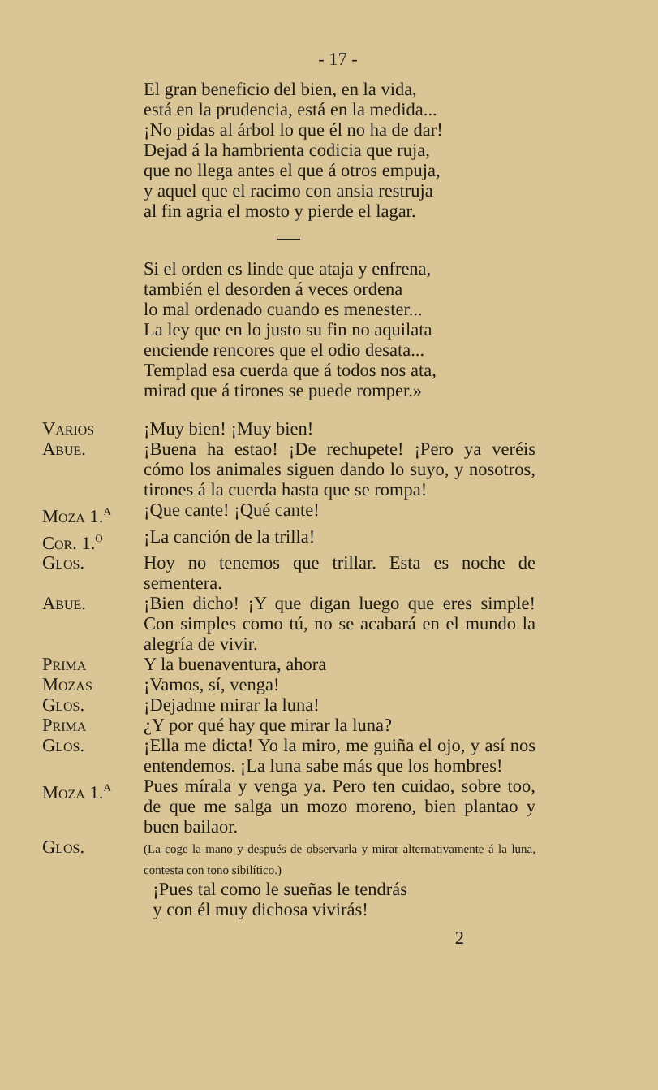- 17 -
El gran beneficio del bien, en la vida,
está en la prudencia, está en la medida...
¡No pidas al árbol lo que él no ha de dar!
Dejad á la hambrienta codicia que ruja,
que no llega antes el que á otros empuja,
y aquel que el racimo con ansia restruja
al fin agria el mosto y pierde el lagar.
Si el orden es linde que ataja y enfrena,
también el desorden á veces ordena
lo mal ordenado cuando es menester...
La ley que en lo justo su fin no aquilata
enciende rencores que el odio desata...
Templad esa cuerda que á todos nos ata,
mirad que á tirones se puede romper.»
Varios ¡Muy bien! ¡Muy bien!
Abue. ¡Buena ha estao! ¡De rechupete! ¡Pero ya veréis cómo los animales siguen dando lo suyo, y nosotros, tirones á la cuerda hasta que se rompa!
Moza 1.<sup>a</sup> ¡Que cante! ¡Qué cante!
Cor. 1.<sup>o</sup> ¡La canción de la trilla!
Glos. Hoy no tenemos que trillar. Esta es noche de sementera.
Abue. ¡Bien dicho! ¡Y que digan luego que eres simple! Con simples como tú, no se acabará en el mundo la alegría de vivir.
Prima Y la buenaventura, ahora
Mozas ¡Vamos, sí, venga!
Glos. ¡Dejadme mirar la luna!
Prima ¿Y por qué hay que mirar la luna?
Glos. ¡Ella me dicta! Yo la miro, me guiña el ojo, y así nos entendemos. ¡La luna sabe más que los hombres!
Moza 1.<sup>a</sup> Pues mírala y venga ya. Pero ten cuidao, sobre too, de que me salga un mozo moreno, bien plantao y buen bailaor.
Glos.
(La coge la mano y después de observarla y mirar alternativamente á la luna, contesta con tono sibilítico.)
¡Pues tal como le sueñas le tendrás
y con él muy dichosa vivirás!
2